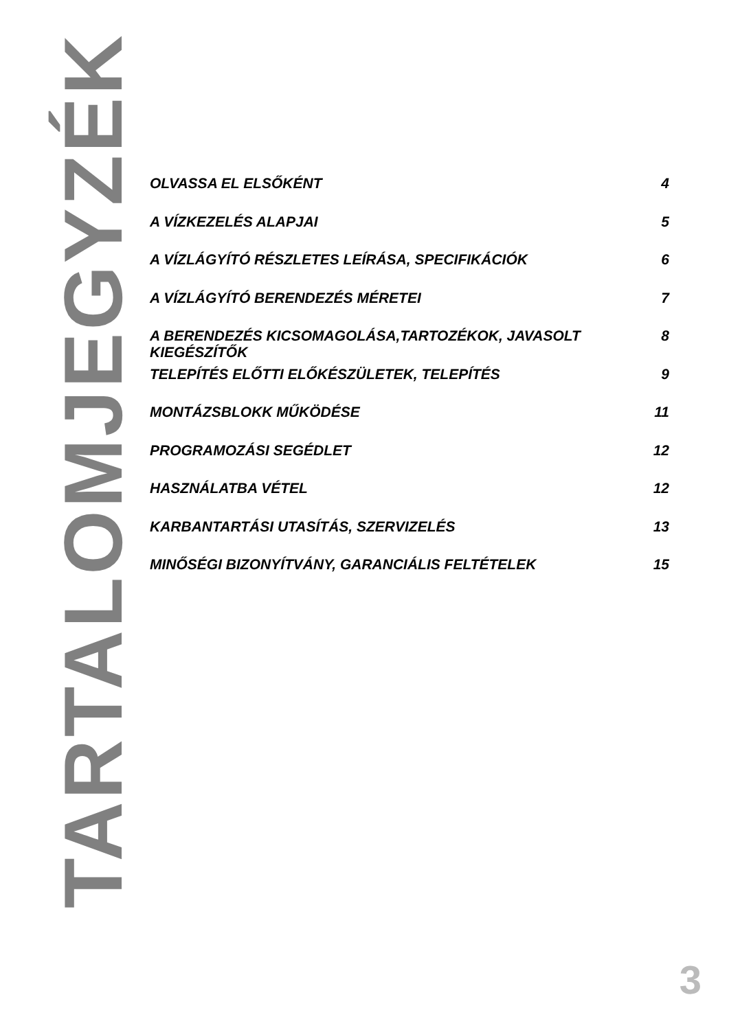TARTALOMJEGYZÉK
OLVASSA EL ELSŐKÉNT 4
A VÍZKEZELÉS ALAPJAI 5
A VÍZLÁGYÍTÓ RÉSZLETES LEÍRÁSA, SPECIFIKÁCIÓK 6
A VÍZLÁGYÍTÓ BERENDEZÉS MÉRETEI 7
A BERENDEZÉS KICSOMAGOLÁSA,TARTOZÉKOK, JAVASOLT KIEGÉSZÍTŐK 8
TELEPÍTÉS ELŐTTI ELŐKÉSZÜLETEK, TELEPÍTÉS 9
MONTÁZSBLOKK MŰKÖDÉSE 11
PROGRAMOZÁSI SEGÉDLET 12
HASZNÁLATBA VÉTEL 12
KARBANTARTÁSI UTASÍTÁS, SZERVIZELÉS 13
MINŐSÉGI BIZONYÍTVÁNY, GARANCIÁLIS FELTÉTELEK 15
3